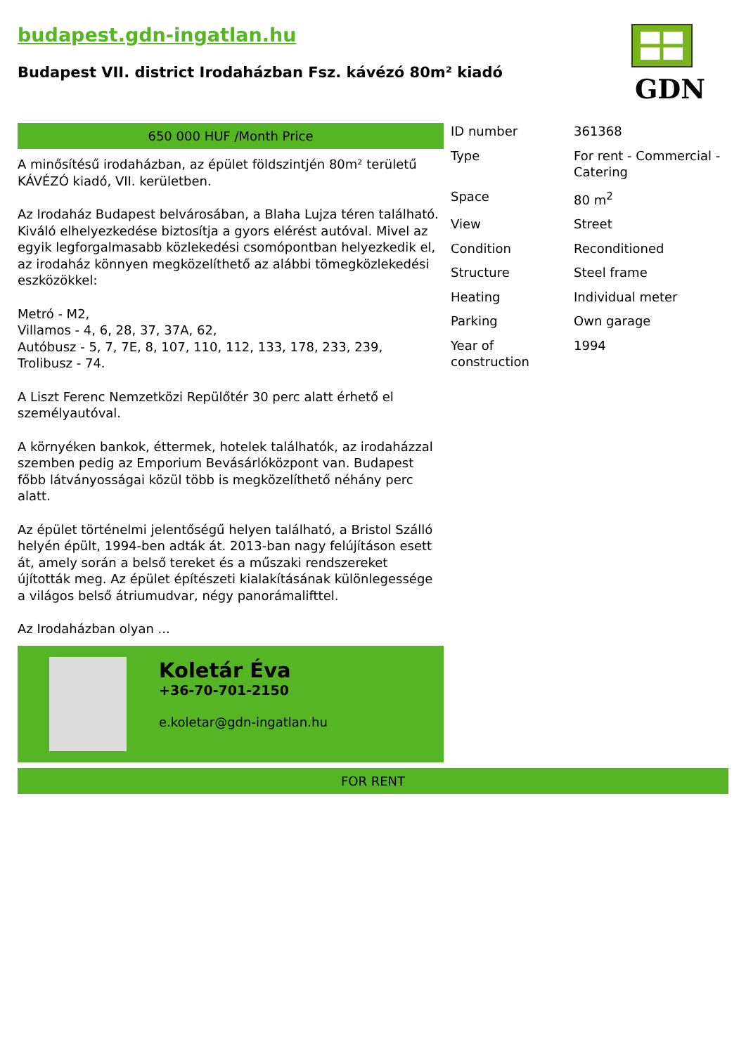budapest.gdn-ingatlan.hu
Budapest VII. district Irodaházban Fsz. kávézó 80m² kiadó
GDN
650 000 HUF /Month Price
A minősítésű irodaházban, az épület földszintjén 80m² területű KÁVÉZÓ kiadó, VII. kerületben.
Az Irodaház Budapest belvárosában, a Blaha Lujza téren található. Kiváló elhelyezkedése biztosítja a gyors elérést autóval. Mivel az egyik legforgalmasabb közlekedési csomópontban helyezkedik el, az irodaház könnyen megközelíthető az alábbi tömegközlekedési eszközökkel:
Metró - M2,
Villamos - 4, 6, 28, 37, 37A, 62,
Autóbusz - 5, 7, 7E, 8, 107, 110, 112, 133, 178, 233, 239,
Trolibusz - 74.
A Liszt Ferenc Nemzetközi Repülőtér 30 perc alatt érhető el személyautóval.
A környéken bankok, éttermek, hotelek találhatók, az irodaházzal szemben pedig az Emporium Bevásárlóközpont van. Budapest főbb látványosságai közül több is megközelíthető néhány perc alatt.
Az épület történelmi jelentőségű helyen található, a Bristol Szálló helyén épült, 1994-ben adták át. 2013-ban nagy felújításon esett át, amely során a belső tereket és a műszaki rendszereket újították meg. Az épület építészeti kialakításának különlegessége a világos belső átriumudvar, négy panorámalifttel.
Az Irodaházban olyan ...
Koletár Éva
+36-70-701-2150
e.koletar@gdn-ingatlan.hu
| ID number | 361368 |
| Type | For rent - Commercial - Catering |
| Space | 80 m<sup>2</sup> |
| View | Street |
| Condition | Reconditioned |
| Structure | Steel frame |
| Heating | Individual meter |
| Parking | Own garage |
| Year of construction | 1994 |
FOR RENT